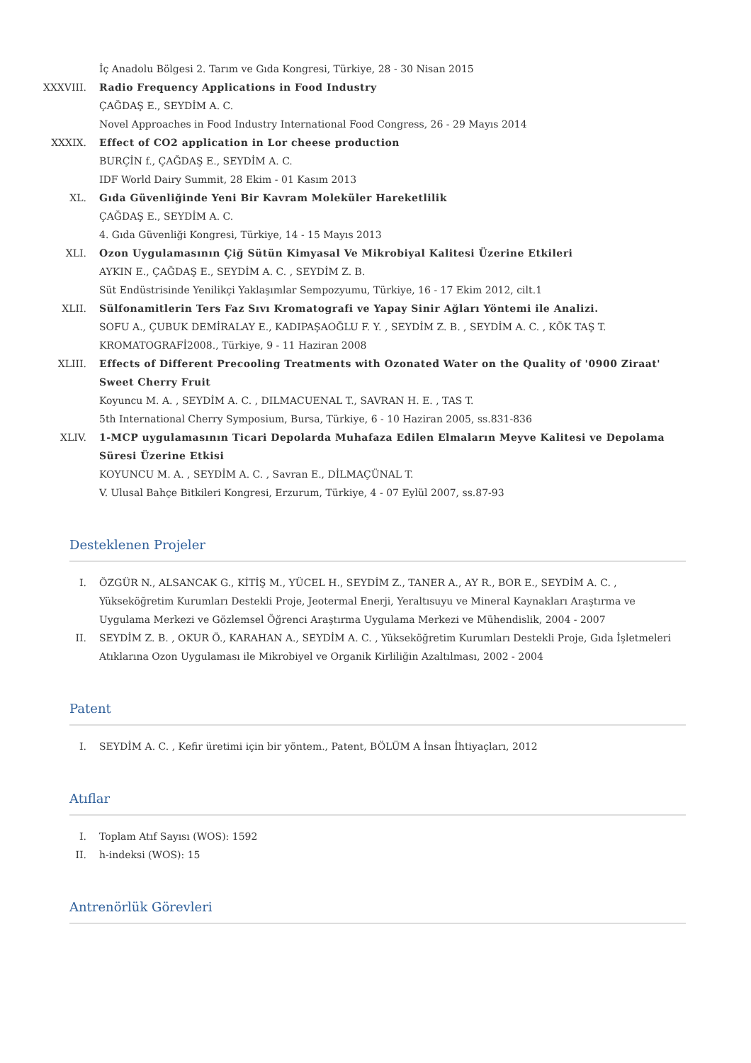İç Anadolu Bölgesi 2. Tarım ve Gıda Kongresi, Türkiye, 28 - 30 Nisan 2015
XXXVIII.
Radio Frequency Applications in Food Industry
ÇAĞDAŞ E., SEYDİM A. C.
Novel Approaches in Food Industry International Food Congress, 26 - 29 Mayıs 2014
XXXIX. Effect of CO2 application in Lor cheese production
BURÇİN f., ÇAĞDAŞ E., SEYDİM A. C.
IDF World Dairy Summit, 28 Ekim - 01 Kasım 2013
XL. Gıda Güvenliğinde Yeni Bir Kavram Moleküler Hareketlilik
ÇAĞDAŞ E., SEYDİM A. C.
4. Gıda Güvenliği Kongresi, Türkiye, 14 - 15 Mayıs 2013
XLI. Ozon Uygulamasının Çiğ Sütün Kimyasal Ve Mikrobiyal Kalitesi Üzerine Etkileri
AYKIN E., ÇAĞDAŞ E., SEYDİM A. C. , SEYDİM Z. B.
Süt Endüstrisinde Yenilikçi Yaklaşımlar Sempozyumu, Türkiye, 16 - 17 Ekim 2012, cilt.1
XLII. Sülfonamitlerin Ters Faz Sıvı Kromatografi ve Yapay Sinir Ağları Yöntemi ile Analizi.
SOFU A., ÇUBUK DEMİRALAY E., KADIPAŞAOĞLU F. Y. , SEYDİM Z. B. , SEYDİM A. C. , KÖK TAŞ T.
KROMATOGRAFİ2008., Türkiye, 9 - 11 Haziran 2008
XLIII. Effects of Different Precooling Treatments with Ozonated Water on the Quality of '0900 Ziraat' Sweet Cherry Fruit
Koyuncu M. A. , SEYDİM A. C. , DILMACUENAL T., SAVRAN H. E. , TAS T.
5th International Cherry Symposium, Bursa, Türkiye, 6 - 10 Haziran 2005, ss.831-836
XLIV. 1-MCP uygulamasının Ticari Depolarda Muhafaza Edilen Elmaların Meyve Kalitesi ve Depolama Süresi Üzerine Etkisi
KOYUNCU M. A. , SEYDİM A. C. , Savran E., DİLMAÇÜNAL T.
V. Ulusal Bahçe Bitkileri Kongresi, Erzurum, Türkiye, 4 - 07 Eylül 2007, ss.87-93
Desteklenen Projeler
I. ÖZGÜR N., ALSANCAK G., KİTİŞ M., YÜCEL H., SEYDİM Z., TANER A., AY R., BOR E., SEYDİM A. C. , Yükseköğretim Kurumları Destekli Proje, Jeotermal Enerji, Yeraltısuyu ve Mineral Kaynakları Araştırma ve Uygulama Merkezi ve Gözlemsel Öğrenci Araştırma Uygulama Merkezi ve Mühendislik, 2004 - 2007
II. SEYDİM Z. B. , OKUR Ö., KARAHAN A., SEYDİM A. C. , Yükseköğretim Kurumları Destekli Proje, Gıda İşletmeleri Atıklarına Ozon Uygulaması ile Mikrobiyel ve Organik Kirliliğin Azaltılması, 2002 - 2004
Patent
I. SEYDİM A. C. , Kefir üretimi için bir yöntem., Patent, BÖLÜM A İnsan İhtiyaçları, 2012
Atıflar
I. Toplam Atıf Sayısı (WOS): 1592
II. h-indeksi (WOS): 15
Antrenörlük Görevleri